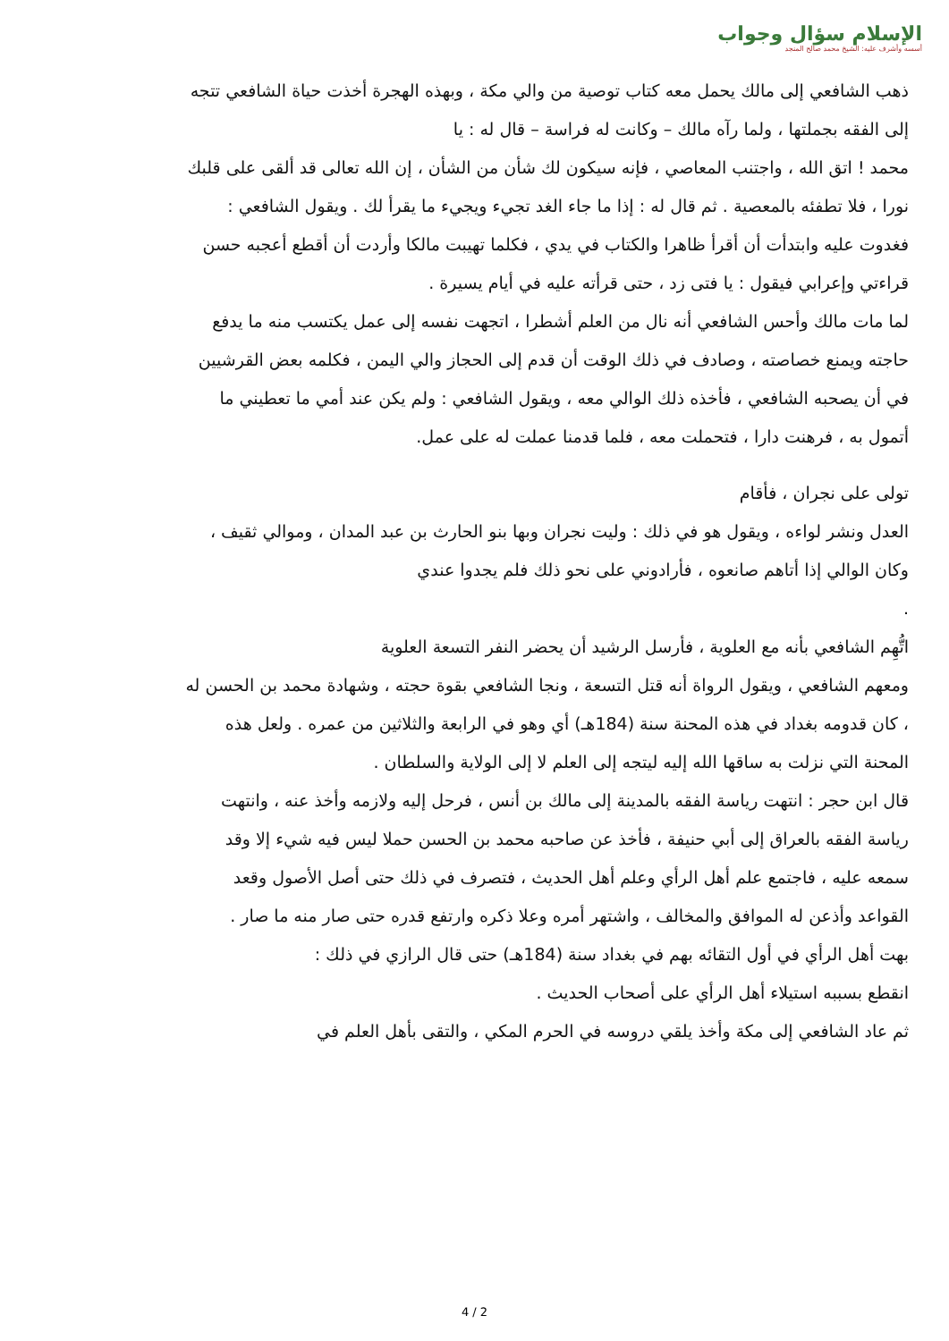الإسلام سؤال وجواب
أسسه وأشرف عليه: الشيخ محمد صالح المنجد
ذهب الشافعي إلى مالك يحمل معه كتاب توصية من والي مكة ، وبهذه الهجرة أخذت حياة الشافعي تتجه إلى الفقه بجملتها ، ولما رآه مالك – وكانت له فراسة – قال له : يا
محمد ! اتق الله ، واجتنب المعاصي ، فإنه سيكون لك شأن من الشأن ، إن الله تعالى قد ألقى على قلبك نورا ، فلا تطفئه بالمعصية . ثم قال له : إذا ما جاء الغد تجيء ويجيء ما يقرأ لك . ويقول الشافعي : فغدوت عليه وابتدأت أن أقرأ ظاهرا والكتاب في يدي ، فكلما تهيبت مالكا وأردت أن أقطع أعجبه حسن قراءتي وإعرابي فيقول : يا فتى زد ، حتى قرأته عليه في أيام يسيرة .
لما مات مالك وأحس الشافعي أنه نال من العلم أشطرا ، اتجهت نفسه إلى عمل يكتسب منه ما يدفع حاجته ويمنع خصاصته ، وصادف في ذلك الوقت أن قدم إلى الحجاز والي اليمن ، فكلمه بعض القرشيين في أن يصحبه الشافعي ، فأخذه ذلك الوالي معه ، ويقول الشافعي : ولم يكن عند أمي ما تعطيني ما أتمول به ، فرهنت دارا ، فتحملت معه ، فلما قدمنا عملت له على عمل.
تولى على نجران ، فأقام
العدل ونشر لواءه ، ويقول هو في ذلك : وليت نجران وبها بنو الحارث بن عبد المدان ، وموالي ثقيف ، وكان الوالي إذا أتاهم صانعوه ، فأرادوني على نحو ذلك فلم يجدوا عندي
.
اتُّهِم الشافعي بأنه مع العلوية ، فأرسل الرشيد أن يحضر النفر التسعة العلوية
ومعهم الشافعي ، ويقول الرواة أنه قتل التسعة ، ونجا الشافعي بقوة حجته ، وشهادة محمد بن الحسن له ، كان قدومه بغداد في هذه المحنة سنة (184هـ) أي وهو في الرابعة والثلاثين من عمره . ولعل هذه المحنة التي نزلت به ساقها الله إليه ليتجه إلى العلم لا إلى الولاية والسلطان .
قال ابن حجر : انتهت رياسة الفقه بالمدينة إلى مالك بن أنس ، فرحل إليه ولازمه وأخذ عنه ، وانتهت رياسة الفقه بالعراق إلى أبي حنيفة ، فأخذ عن صاحبه محمد بن الحسن حملا ليس فيه شيء إلا وقد سمعه عليه ، فاجتمع علم أهل الرأي وعلم أهل الحديث ، فتصرف في ذلك حتى أصل الأصول وقعد القواعد وأذعن له الموافق والمخالف ، واشتهر أمره وعلا ذكره وارتفع قدره حتى صار منه ما صار .
بهت أهل الرأي في أول التقائه بهم في بغداد سنة (184هـ) حتى قال الرازي في ذلك :
انقطع بسببه استيلاء أهل الرأي على أصحاب الحديث .
ثم عاد الشافعي إلى مكة وأخذ يلقي دروسه في الحرم المكي ، والتقى بأهل العلم في
4 / 2